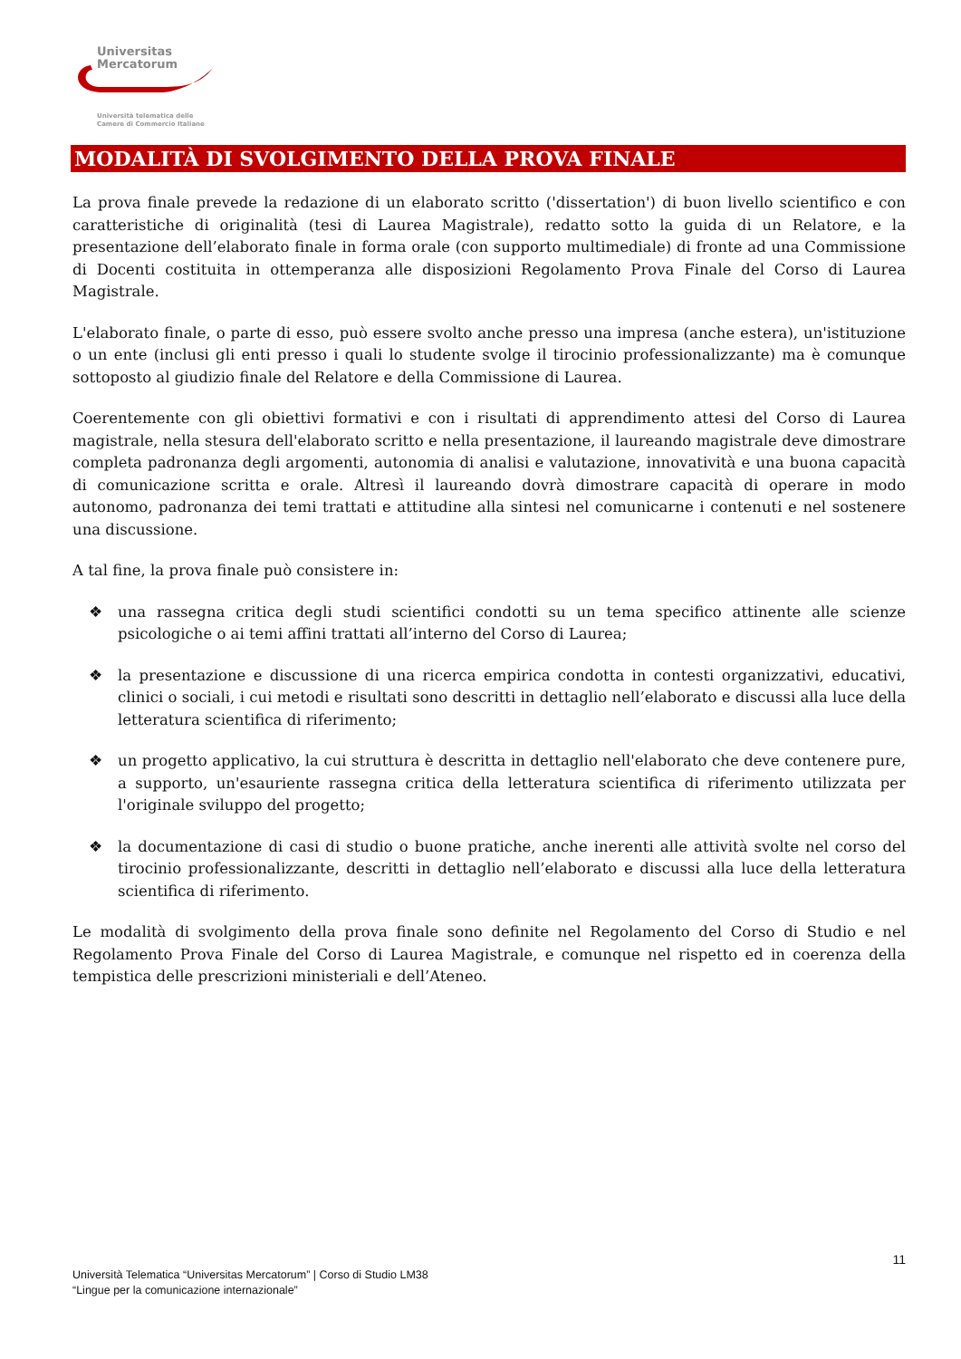Universitas
Mercatorum
Università telematica delle
Camere di Commercio Italiane
MODALITÀ DI SVOLGIMENTO DELLA PROVA FINALE
La prova finale prevede la redazione di un elaborato scritto ('dissertation') di buon livello scientifico e con caratteristiche di originalità (tesi di Laurea Magistrale), redatto sotto la guida di un Relatore, e la presentazione dell’elaborato finale in forma orale (con supporto multimediale) di fronte ad una Commissione di Docenti costituita in ottemperanza alle disposizioni Regolamento Prova Finale del Corso di Laurea Magistrale.
L'elaborato finale, o parte di esso, può essere svolto anche presso una impresa (anche estera), un'istituzione o un ente (inclusi gli enti presso i quali lo studente svolge il tirocinio professionalizzante) ma è comunque sottoposto al giudizio finale del Relatore e della Commissione di Laurea.
Coerentemente con gli obiettivi formativi e con i risultati di apprendimento attesi del Corso di Laurea magistrale, nella stesura dell'elaborato scritto e nella presentazione, il laureando magistrale deve dimostrare completa padronanza degli argomenti, autonomia di analisi e valutazione, innovatività e una buona capacità di comunicazione scritta e orale. Altresì il laureando dovrà dimostrare capacità di operare in modo autonomo, padronanza dei temi trattati e attitudine alla sintesi nel comunicarne i contenuti e nel sostenere una discussione.
A tal fine, la prova finale può consistere in:
❖ una rassegna critica degli studi scientifici condotti su un tema specifico attinente alle scienze psicologiche o ai temi affini trattati all’interno del Corso di Laurea;
❖ la presentazione e discussione di una ricerca empirica condotta in contesti organizzativi, educativi, clinici o sociali, i cui metodi e risultati sono descritti in dettaglio nell’elaborato e discussi alla luce della letteratura scientifica di riferimento;
❖ un progetto applicativo, la cui struttura è descritta in dettaglio nell'elaborato che deve contenere pure, a supporto, un'esauriente rassegna critica della letteratura scientifica di riferimento utilizzata per l'originale sviluppo del progetto;
❖ la documentazione di casi di studio o buone pratiche, anche inerenti alle attività svolte nel corso del tirocinio professionalizzante, descritti in dettaglio nell’elaborato e discussi alla luce della letteratura scientifica di riferimento.
Le modalità di svolgimento della prova finale sono definite nel Regolamento del Corso di Studio e nel Regolamento Prova Finale del Corso di Laurea Magistrale, e comunque nel rispetto ed in coerenza della tempistica delle prescrizioni ministeriali e dell’Ateneo.
11
Università Telematica “Universitas Mercatorum” | Corso di Studio LM38
“Lingue per la comunicazione internazionale”